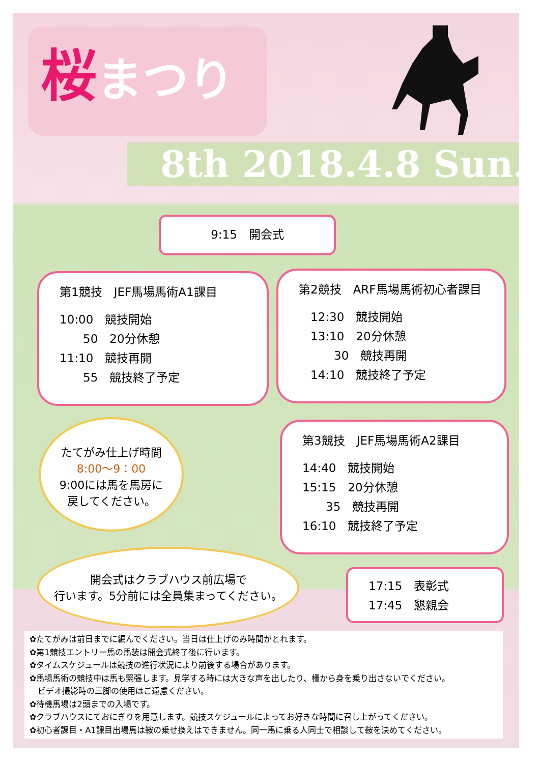桜まつり
8th 2018.4.8 Sun.
9:15　開会式
第1競技　JEF馬場馬術A1課目
10:00　競技開始
　　50　20分休憩
11:10　競技再開
　　55　競技終了予定
第2競技　ARF馬場馬術初心者課目
　12:30　競技開始
　13:10　20分休憩
　　　30　競技再開
　14:10　競技終了予定
たてがみ仕上げ時間
8:00〜9：00
9:00には馬を馬房に
戻してください。
第3競技　JEF馬場馬術A2課目
14:40　競技開始
15:15　20分休憩
　　35　競技再開
16:10　競技終了予定
開会式はクラブハウス前広場で
行います。5分前には全員集まってください。
17:15　表彰式
17:45　懇親会
✿たてがみは前日までに編んでください。当日は仕上げのみ時間がとれます。
✿第1競技エントリー馬の馬装は開会式終了後に行います。
✿タイムスケジュールは競技の進行状況により前後する場合があります。
✿馬場馬術の競技中は馬も緊張します。見学する時には大きな声を出したり、柵から身を乗り出さないでください。
　ビデオ撮影時の三脚の使用はご遠慮ください。
✿待機馬場は2頭までの入場です。
✿クラブハウスにておにぎりを用意します。競技スケジュールによってお好きな時間に召し上がってください。
✿初心者課目・A1課目出場馬は鞍の乗せ換えはできません。同一馬に乗る人同士で相談して鞍を決めてください。